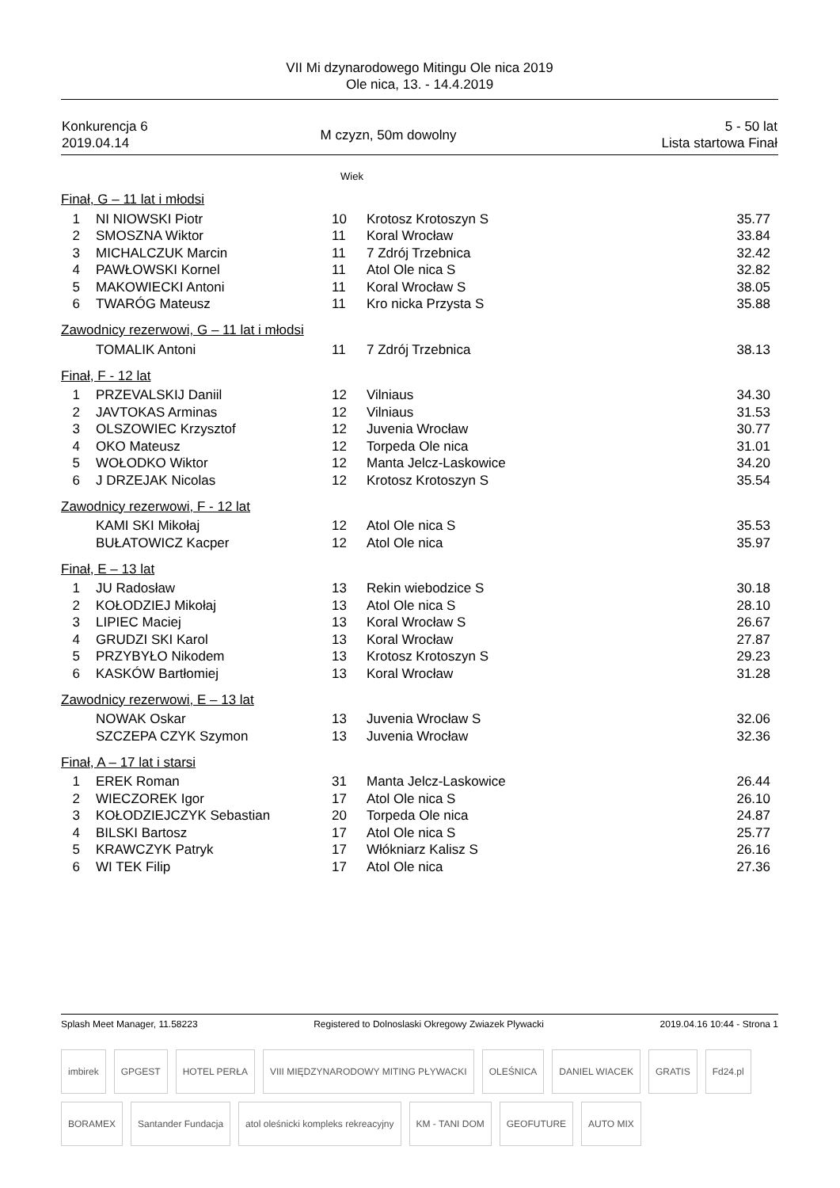VII Mi dzynarodowego Mitingu Ole nica 2019
Ole nica, 13. - 14.4.2019
| Konkurencja 6 2019.04.14 | M czyzn, 50m dowolny | 5 - 50 lat Lista startowa Finał |
Wiek
Finał, G – 11 lat i młodsi
| 1 | NI NIOWSKI Piotr | 10 | Krotosz Krotoszyn S | 35.77 |
| 2 | SMOSZNA Wiktor | 11 | Koral Wrocław | 33.84 |
| 3 | MICHALCZUK Marcin | 11 | 7 Zdrój Trzebnica | 32.42 |
| 4 | PAWŁOWSKI Kornel | 11 | Atol Ole nica S | 32.82 |
| 5 | MAKOWIECKI Antoni | 11 | Koral Wrocław S | 38.05 |
| 6 | TWARÓG Mateusz | 11 | Kro nicka Przysta S | 35.88 |
Zawodnicy rezerwowi, G – 11 lat i młodsi
| | TOMALIK Antoni | 11 | 7 Zdrój Trzebnica | 38.13 |
Finał, F - 12 lat
| 1 | PRZEVALSKIJ Daniil | 12 | Vilniaus | 34.30 |
| 2 | JAVTOKAS Arminas | 12 | Vilniaus | 31.53 |
| 3 | OLSZOWIEC Krzysztof | 12 | Juvenia Wrocław | 30.77 |
| 4 | OKO Mateusz | 12 | Torpeda Ole nica | 31.01 |
| 5 | WOŁODKO Wiktor | 12 | Manta Jelcz-Laskowice | 34.20 |
| 6 | J DRZEJAK Nicolas | 12 | Krotosz Krotoszyn S | 35.54 |
Zawodnicy rezerwowi, F - 12 lat
| | KAMI SKI Mikołaj | 12 | Atol Ole nica S | 35.53 |
| | BUŁATOWICZ Kacper | 12 | Atol Ole nica | 35.97 |
Finał, E – 13 lat
| 1 | JU Radosław | 13 | Rekin wiebodzice S | 30.18 |
| 2 | KOŁODZIEJ Mikołaj | 13 | Atol Ole nica S | 28.10 |
| 3 | LIPIEC Maciej | 13 | Koral Wrocław S | 26.67 |
| 4 | GRUDZI SKI Karol | 13 | Koral Wrocław | 27.87 |
| 5 | PRZYBYŁO Nikodem | 13 | Krotosz Krotoszyn S | 29.23 |
| 6 | KASKÓW Bartłomiej | 13 | Koral Wrocław | 31.28 |
Zawodnicy rezerwowi, E – 13 lat
| | NOWAK Oskar | 13 | Juvenia Wrocław S | 32.06 |
| | SZCZEPA CZYK Szymon | 13 | Juvenia Wrocław | 32.36 |
Finał, A – 17 lat i starsi
| 1 | EREK Roman | 31 | Manta Jelcz-Laskowice | 26.44 |
| 2 | WIECZOREK Igor | 17 | Atol Ole nica S | 26.10 |
| 3 | KOŁODZIEJCZYK Sebastian | 20 | Torpeda Ole nica | 24.87 |
| 4 | BILSKI Bartosz | 17 | Atol Ole nica S | 25.77 |
| 5 | KRAWCZYK Patryk | 17 | Włókniarz Kalisz S | 26.16 |
| 6 | WI TEK Filip | 17 | Atol Ole nica | 27.36 |
Splash Meet Manager, 11.58223 Registered to Dolnoslaski Okregowy Zwiazek Plywacki 2019.04.16 10:44 - Strona 1
imbirek GPGEST HOTEL PERŁA VIII MIĘDZYNARODOWY MITING PŁYWACKI OLEŚNICA DANIEL WIACEK GRATIS Fd24.pl BORAMEX Santander Fundacja atol oleśnicki kompleks rekreacyjny KM - TANI DOM GEOFUTURE AUTO MIX